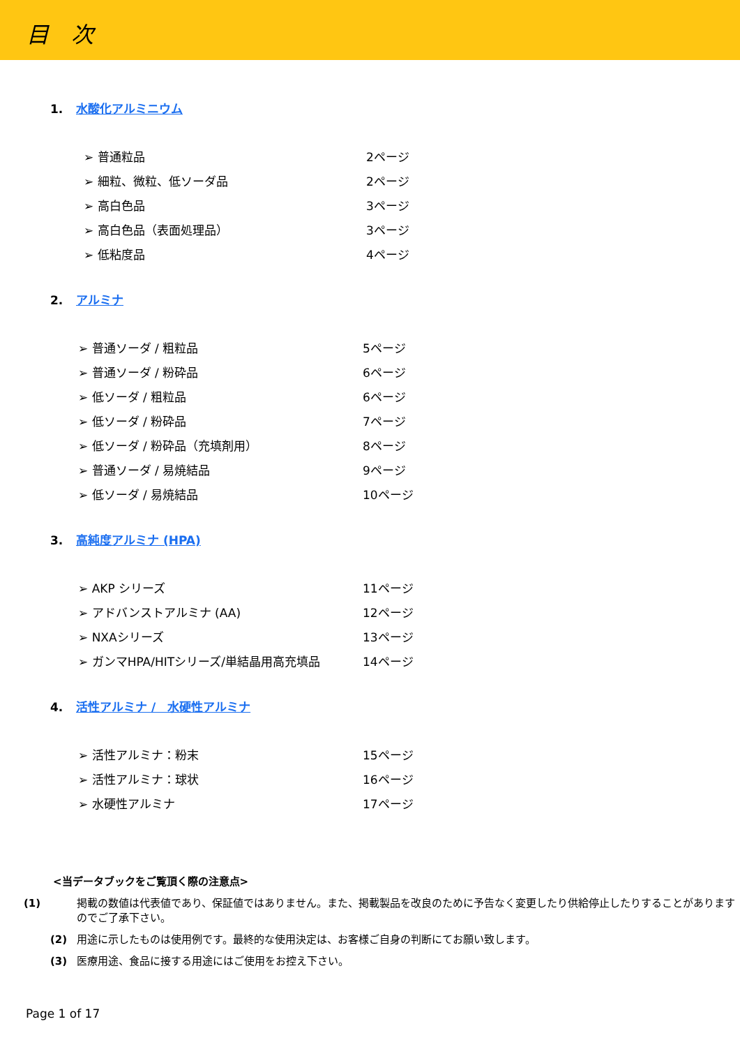目　次
1. 水酸化アルミニウム
➢ 普通粒品 2ページ
➢ 細粒、微粒、低ソーダ品 2ページ
➢ 高白色品 3ページ
➢ 高白色品（表面処理品） 3ページ
➢ 低粘度品 4ページ
2. アルミナ
➢ 普通ソーダ / 粗粒品 5ページ
➢ 普通ソーダ / 粉砕品 6ページ
➢ 低ソーダ / 粗粒品 6ページ
➢ 低ソーダ / 粉砕品 7ページ
➢ 低ソーダ / 粉砕品（充填剤用） 8ページ
➢ 普通ソーダ / 易焼結品 9ページ
➢ 低ソーダ / 易焼結品 10ページ
3. 高純度アルミナ (HPA)
➢ AKP シリーズ 11ページ
➢ アドバンストアルミナ (AA) 12ページ
➢ NXAシリーズ 13ページ
➢ ガンマHPA/HITシリーズ/単結晶用高充填品 14ページ
4. 活性アルミナ /　水硬性アルミナ
➢ 活性アルミナ：粉末 15ページ
➢ 活性アルミナ：球状 16ページ
➢ 水硬性アルミナ 17ページ
<当データブックをご覧頂く際の注意点>
(1) 掲載の数値は代表値であり、保証値ではありません。また、掲載製品を改良のために予告なく変更したり供給停止したりすることがありますのでご了承下さい。
(2) 用途に示したものは使用例です。最終的な使用決定は、お客様ご自身の判断にてお願い致します。
(3) 医療用途、食品に接する用途にはご使用をお控え下さい。
Page 1 of 17